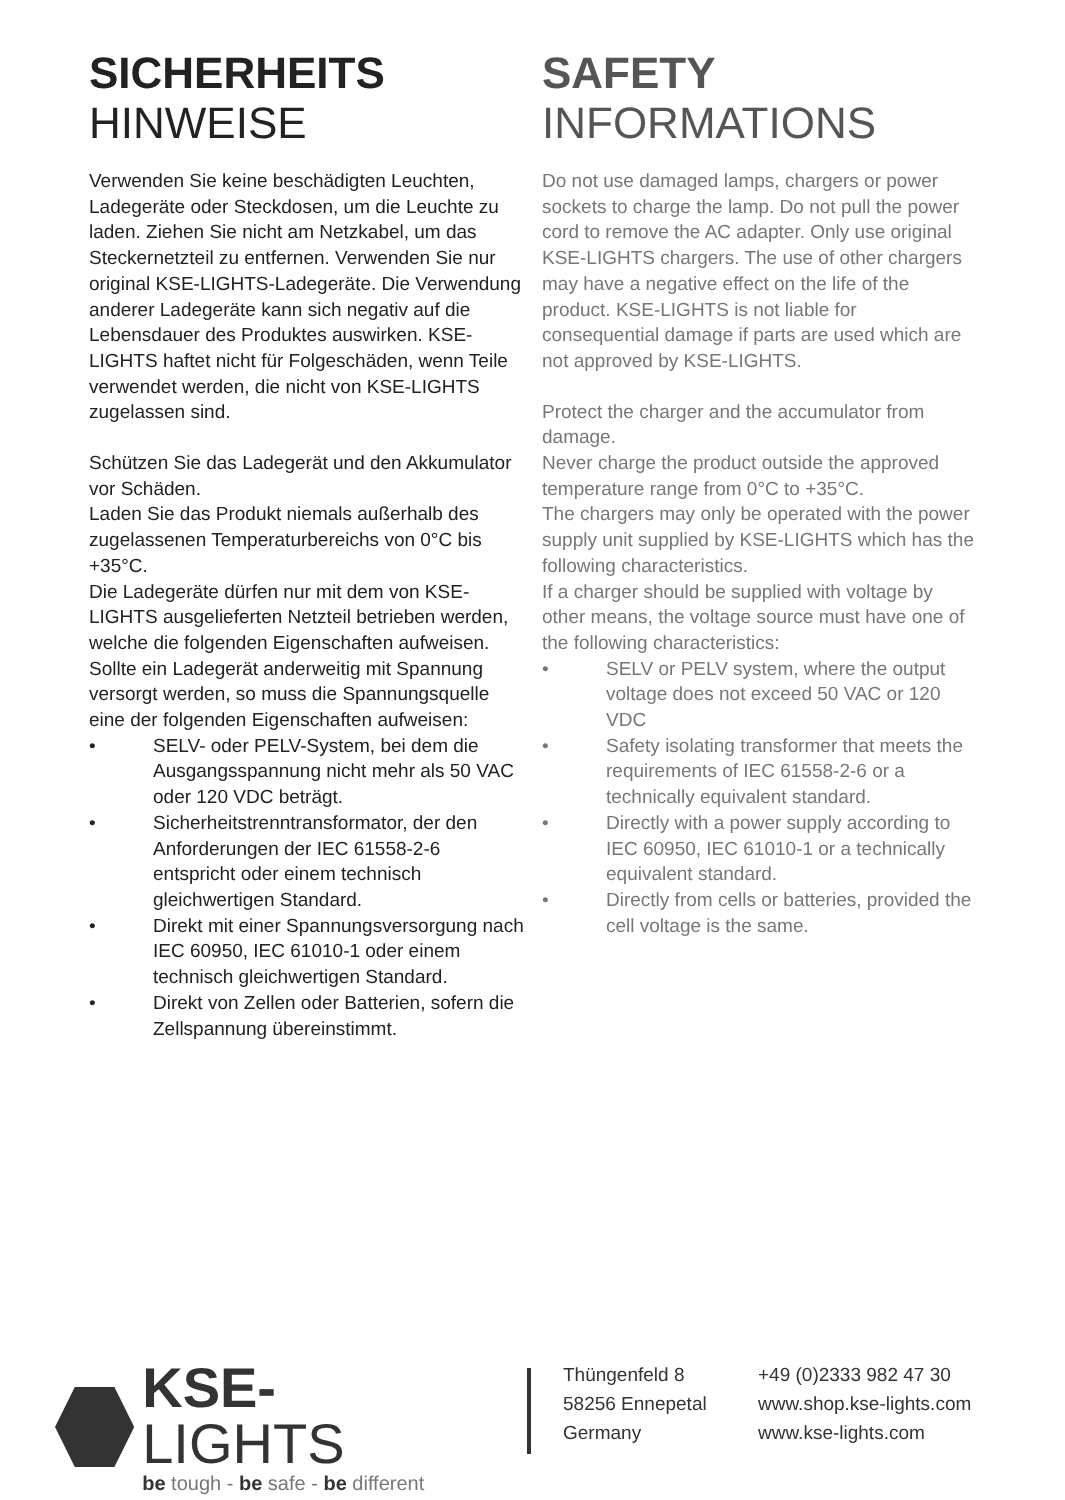SICHERHEITS
HINWEISE
Verwenden Sie keine beschädigten Leuchten, Ladegeräte oder Steckdosen, um die Leuchte zu laden. Ziehen Sie nicht am Netzkabel, um das Steckernetzteil zu entfernen. Verwenden Sie nur original KSE-LIGHTS-Ladegeräte. Die Verwendung anderer Ladegeräte kann sich negativ auf die Lebensdauer des Produktes auswirken. KSE-LIGHTS haftet nicht für Folgeschäden, wenn Teile verwendet werden, die nicht von KSE-LIGHTS zugelassen sind.
Schützen Sie das Ladegerät und den Akkumulator vor Schäden.
Laden Sie das Produkt niemals außerhalb des zugelassenen Temperaturbereichs von 0°C bis +35°C.
Die Ladegeräte dürfen nur mit dem von KSE-LIGHTS ausgelieferten Netzteil betrieben werden, welche die folgenden Eigenschaften aufweisen.
Sollte ein Ladegerät anderweitig mit Spannung versorgt werden, so muss die Spannungsquelle eine der folgenden Eigenschaften aufweisen:
• SELV- oder PELV-System, bei dem die Ausgangsspannung nicht mehr als 50 VAC oder 120 VDC beträgt.
• Sicherheitstrenntransformator, der den Anforderungen der IEC 61558-2-6 entspricht oder einem technisch gleichwertigen Standard.
• Direkt mit einer Spannungsversorgung nach IEC 60950, IEC 61010-1 oder einem technisch gleichwertigen Standard.
• Direkt von Zellen oder Batterien, sofern die Zellspannung übereinstimmt.
SAFETY
INFORMATIONS
Do not use damaged lamps, chargers or power sockets to charge the lamp. Do not pull the power cord to remove the AC adapter. Only use original KSE-LIGHTS chargers. The use of other chargers may have a negative effect on the life of the product. KSE-LIGHTS is not liable for consequential damage if parts are used which are not approved by KSE-LIGHTS.
Protect the charger and the accumulator from damage.
Never charge the product outside the approved temperature range from 0°C to +35°C.
The chargers may only be operated with the power supply unit supplied by KSE-LIGHTS which has the following characteristics.
If a charger should be supplied with voltage by other means, the voltage source must have one of the following characteristics:
• SELV or PELV system, where the output voltage does not exceed 50 VAC or 120 VDC
• Safety isolating transformer that meets the requirements of IEC 61558-2-6 or a technically equivalent standard.
• Directly with a power supply according to IEC 60950, IEC 61010-1 or a technically equivalent standard.
• Directly from cells or batteries, provided the cell voltage is the same.
KSE-LIGHTS
be tough - be safe - be different
Thüngenfeld 8
58256 Ennepetal
Germany
+49 (0)2333 982 47 30
www.shop.kse-lights.com
www.kse-lights.com